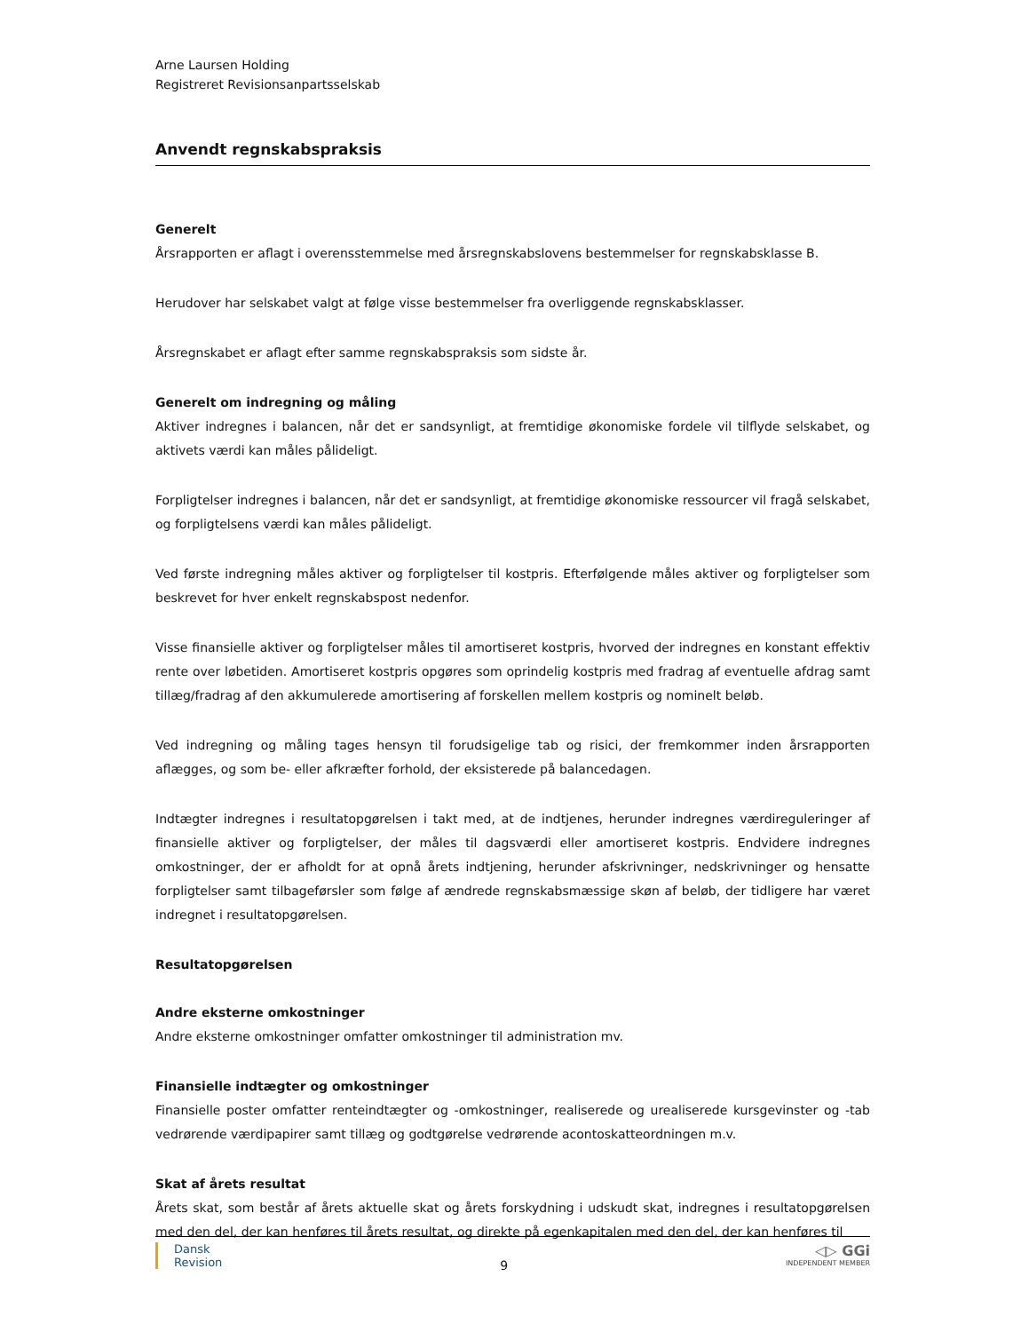Arne Laursen Holding
Registreret Revisionsanpartsselskab
Anvendt regnskabspraksis
Generelt
Årsrapporten er aflagt i overensstemmelse med årsregnskabslovens bestemmelser for regnskabsklasse B.
Herudover har selskabet valgt at følge visse bestemmelser fra overliggende regnskabsklasser.
Årsregnskabet er aflagt efter samme regnskabspraksis som sidste år.
Generelt om indregning og måling
Aktiver indregnes i balancen, når det er sandsynligt, at fremtidige økonomiske fordele vil tilflyde selskabet, og aktivets værdi kan måles pålideligt.
Forpligtelser indregnes i balancen, når det er sandsynligt, at fremtidige økonomiske ressourcer vil fragå selskabet, og forpligtelsens værdi kan måles pålideligt.
Ved første indregning måles aktiver og forpligtelser til kostpris. Efterfølgende måles aktiver og forpligtelser som beskrevet for hver enkelt regnskabspost nedenfor.
Visse finansielle aktiver og forpligtelser måles til amortiseret kostpris, hvorved der indregnes en konstant effektiv rente over løbetiden. Amortiseret kostpris opgøres som oprindelig kostpris med fradrag af eventuelle afdrag samt tillæg/fradrag af den akkumulerede amortisering af forskellen mellem kostpris og nominelt beløb.
Ved indregning og måling tages hensyn til forudsigelige tab og risici, der fremkommer inden årsrapporten aflægges, og som be- eller afkræfter forhold, der eksisterede på balancedagen.
Indtægter indregnes i resultatopgørelsen i takt med, at de indtjenes, herunder indregnes værdireguleringer af finansielle aktiver og forpligtelser, der måles til dagsværdi eller amortiseret kostpris. Endvidere indregnes omkostninger, der er afholdt for at opnå årets indtjening, herunder afskrivninger, nedskrivninger og hensatte forpligtelser samt tilbageførsler som følge af ændrede regnskabsmæssige skøn af beløb, der tidligere har været indregnet i resultatopgørelsen.
Resultatopgørelsen
Andre eksterne omkostninger
Andre eksterne omkostninger omfatter omkostninger til administration mv.
Finansielle indtægter og omkostninger
Finansielle poster omfatter renteindtægter og -omkostninger, realiserede og urealiserede kursgevinster og -tab vedrørende værdipapirer samt tillæg og godtgørelse vedrørende acontoskatteordningen m.v.
Skat af årets resultat
Årets skat, som består af årets aktuelle skat og årets forskydning i udskudt skat, indregnes i resultatopgørelsen med den del, der kan henføres til årets resultat, og direkte på egenkapitalen med den del, der kan henføres til
Dansk
Revision
9
◁▷ GGi
INDEPENDENT MEMBER